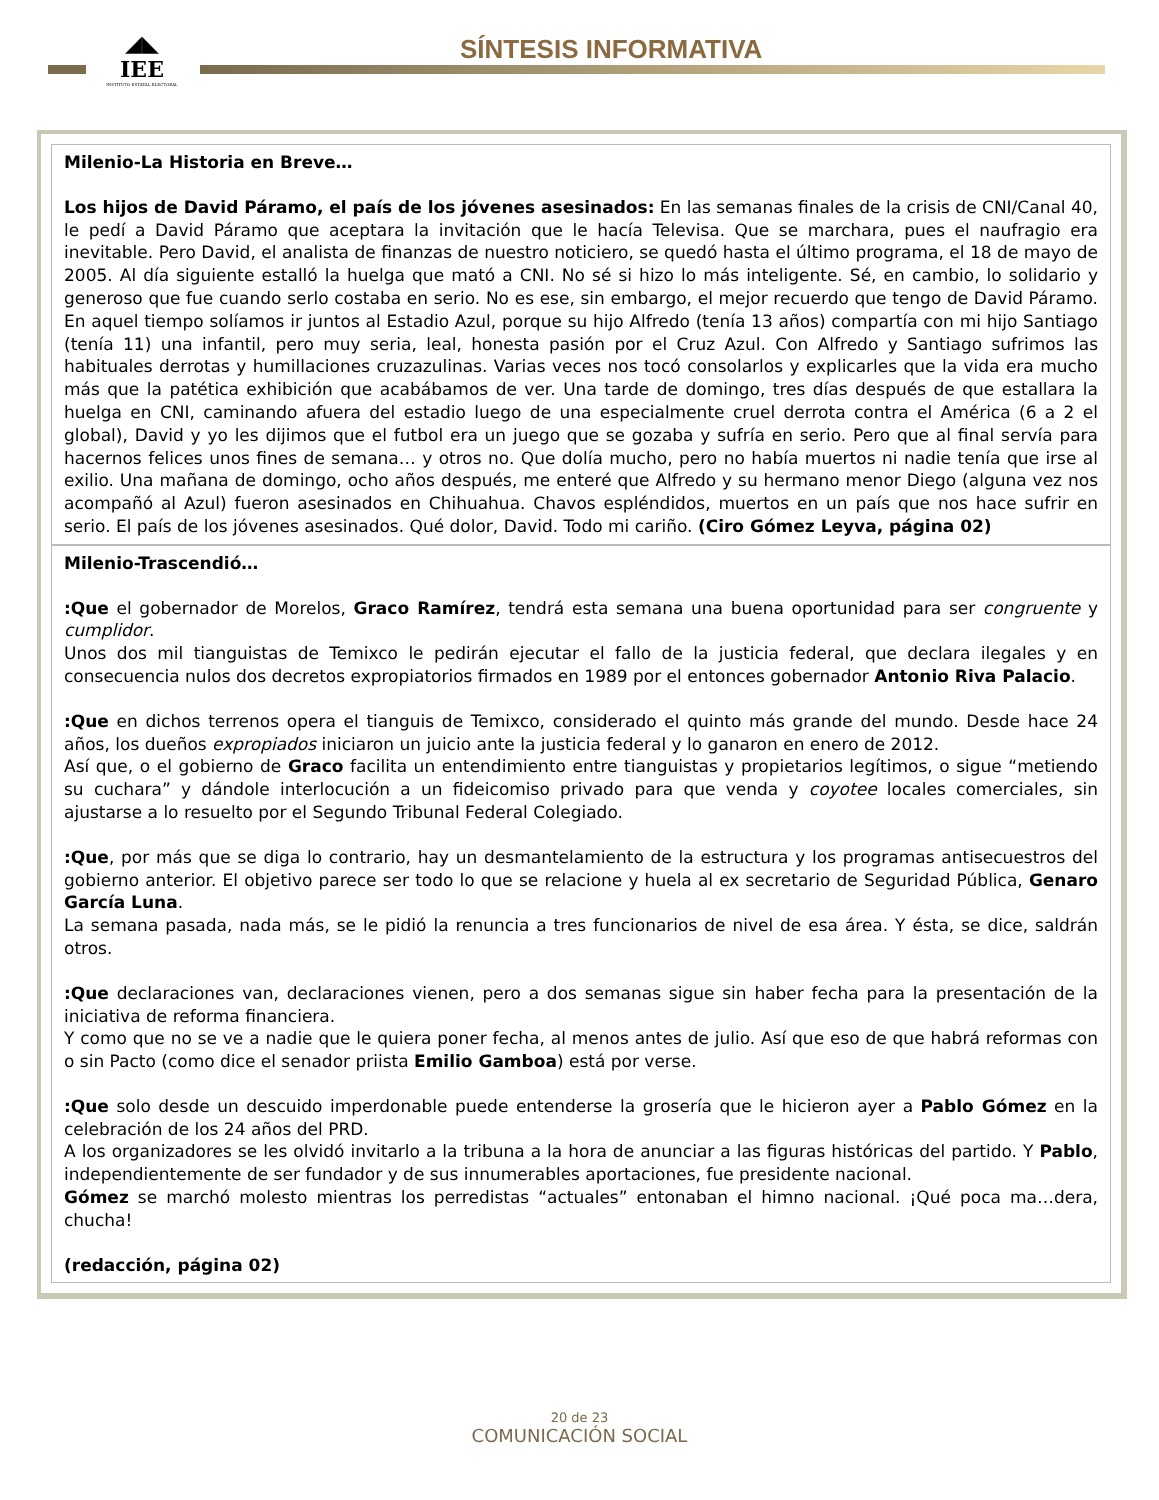◢◣
IEE
INSTITUTO ESTATAL ELECTORAL
SÍNTESIS INFORMATIVA
Milenio-La Historia en Breve…
Los hijos de David Páramo, el país de los jóvenes asesinados: En las semanas finales de la crisis de CNI/Canal 40, le pedí a David Páramo que aceptara la invitación que le hacía Televisa. Que se marchara, pues el naufragio era inevitable. Pero David, el analista de finanzas de nuestro noticiero, se quedó hasta el último programa, el 18 de mayo de 2005. Al día siguiente estalló la huelga que mató a CNI. No sé si hizo lo más inteligente. Sé, en cambio, lo solidario y generoso que fue cuando serlo costaba en serio. No es ese, sin embargo, el mejor recuerdo que tengo de David Páramo. En aquel tiempo solíamos ir juntos al Estadio Azul, porque su hijo Alfredo (tenía 13 años) compartía con mi hijo Santiago (tenía 11) una infantil, pero muy seria, leal, honesta pasión por el Cruz Azul. Con Alfredo y Santiago sufrimos las habituales derrotas y humillaciones cruzazulinas. Varias veces nos tocó consolarlos y explicarles que la vida era mucho más que la patética exhibición que acabábamos de ver. Una tarde de domingo, tres días después de que estallara la huelga en CNI, caminando afuera del estadio luego de una especialmente cruel derrota contra el América (6 a 2 el global), David y yo les dijimos que el futbol era un juego que se gozaba y sufría en serio. Pero que al final servía para hacernos felices unos fines de semana… y otros no. Que dolía mucho, pero no había muertos ni nadie tenía que irse al exilio. Una mañana de domingo, ocho años después, me enteré que Alfredo y su hermano menor Diego (alguna vez nos acompañó al Azul) fueron asesinados en Chihuahua. Chavos espléndidos, muertos en un país que nos hace sufrir en serio. El país de los jóvenes asesinados. Qué dolor, David. Todo mi cariño. (Ciro Gómez Leyva, página 02)
Milenio-Trascendió…
:Que el gobernador de Morelos, Graco Ramírez, tendrá esta semana una buena oportunidad para ser congruente y cumplidor.
Unos dos mil tianguistas de Temixco le pedirán ejecutar el fallo de la justicia federal, que declara ilegales y en consecuencia nulos dos decretos expropiatorios firmados en 1989 por el entonces gobernador Antonio Riva Palacio.
:Que en dichos terrenos opera el tianguis de Temixco, considerado el quinto más grande del mundo. Desde hace 24 años, los dueños expropiados iniciaron un juicio ante la justicia federal y lo ganaron en enero de 2012.
Así que, o el gobierno de Graco facilita un entendimiento entre tianguistas y propietarios legítimos, o sigue “metiendo su cuchara” y dándole interlocución a un fideicomiso privado para que venda y coyotee locales comerciales, sin ajustarse a lo resuelto por el Segundo Tribunal Federal Colegiado.
:Que, por más que se diga lo contrario, hay un desmantelamiento de la estructura y los programas antisecuestros del gobierno anterior. El objetivo parece ser todo lo que se relacione y huela al ex secretario de Seguridad Pública, Genaro García Luna.
La semana pasada, nada más, se le pidió la renuncia a tres funcionarios de nivel de esa área. Y ésta, se dice, saldrán otros.
:Que declaraciones van, declaraciones vienen, pero a dos semanas sigue sin haber fecha para la presentación de la iniciativa de reforma financiera.
Y como que no se ve a nadie que le quiera poner fecha, al menos antes de julio. Así que eso de que habrá reformas con o sin Pacto (como dice el senador priista Emilio Gamboa) está por verse.
:Que solo desde un descuido imperdonable puede entenderse la grosería que le hicieron ayer a Pablo Gómez en la celebración de los 24 años del PRD.
A los organizadores se les olvidó invitarlo a la tribuna a la hora de anunciar a las figuras históricas del partido. Y Pablo, independientemente de ser fundador y de sus innumerables aportaciones, fue presidente nacional.
Gómez se marchó molesto mientras los perredistas “actuales” entonaban el himno nacional. ¡Qué poca ma…dera, chucha!
(redacción, página 02)
20 de 23
COMUNICACIÓN SOCIAL